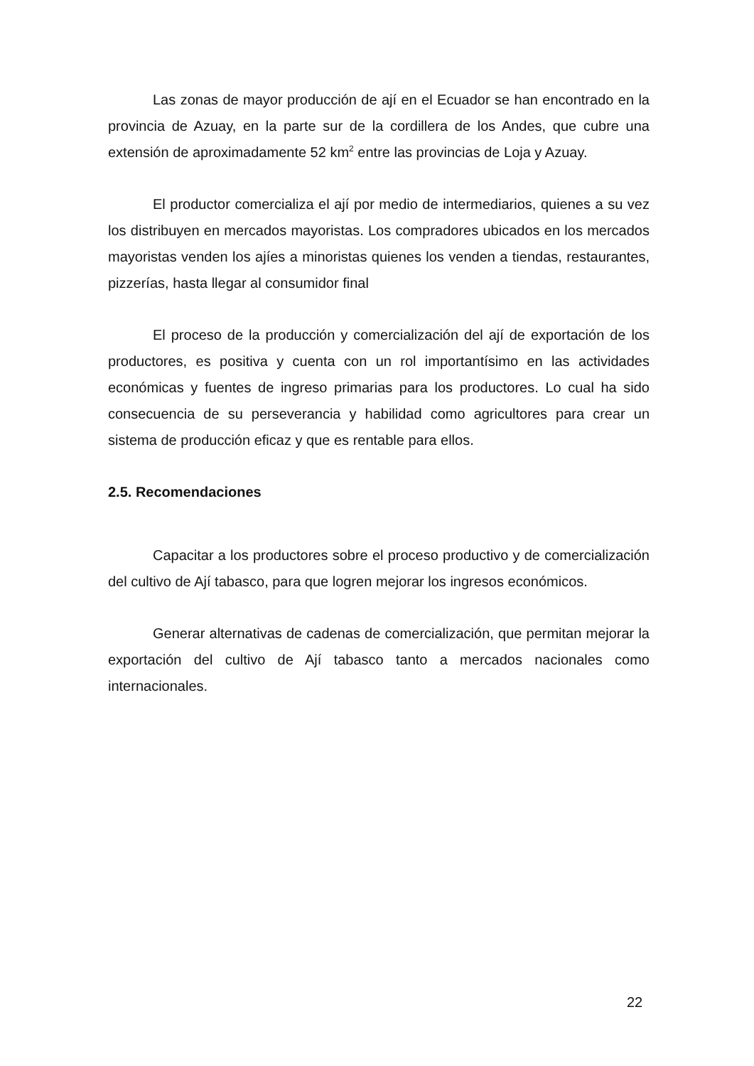Las zonas de mayor producción de ají en el Ecuador se han encontrado en la provincia de Azuay, en la parte sur de la cordillera de los Andes, que cubre una extensión de aproximadamente 52 km<sup>2</sup> entre las provincias de Loja y Azuay.
El productor comercializa el ají por medio de intermediarios, quienes a su vez los distribuyen en mercados mayoristas. Los compradores ubicados en los mercados mayoristas venden los ajíes a minoristas quienes los venden a tiendas, restaurantes, pizzerías, hasta llegar al consumidor final
El proceso de la producción y comercialización del ají de exportación de los productores, es positiva y cuenta con un rol importantísimo en las actividades económicas y fuentes de ingreso primarias para los productores. Lo cual ha sido consecuencia de su perseverancia y habilidad como agricultores para crear un sistema de producción eficaz y que es rentable para ellos.
2.5. Recomendaciones
Capacitar a los productores sobre el proceso productivo y de comercialización del cultivo de Ají tabasco, para que logren mejorar los ingresos económicos.
Generar alternativas de cadenas de comercialización, que permitan mejorar la exportación del cultivo de Ají tabasco tanto a mercados nacionales como internacionales.
22